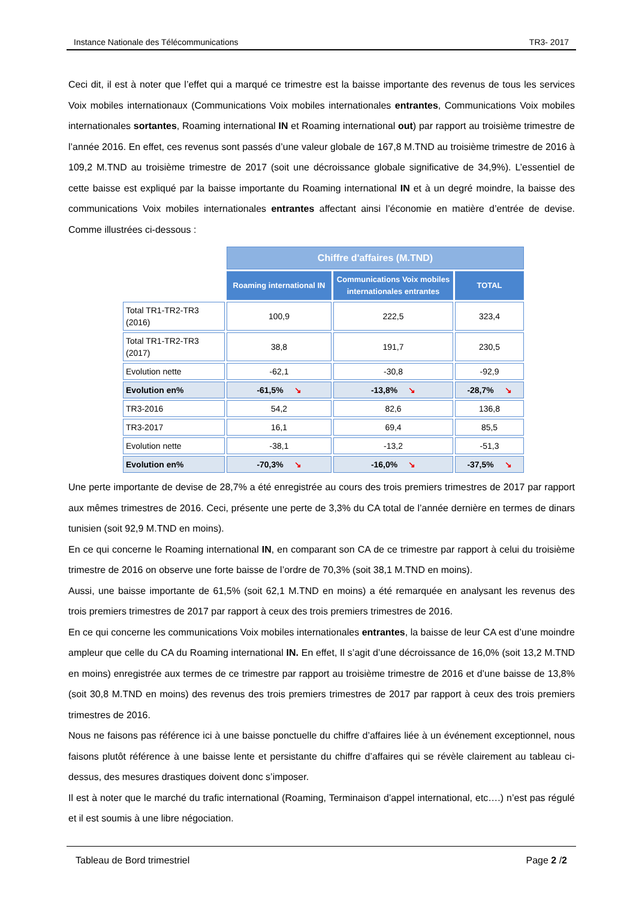Instance Nationale des Télécommunications TR3- 2017
Ceci dit, il est à noter que l’effet qui a marqué ce trimestre est la baisse importante des revenus de tous les services Voix mobiles internationaux (Communications Voix mobiles internationales entrantes, Communications Voix mobiles internationales sortantes, Roaming international IN et Roaming international out) par rapport au troisième trimestre de l’année 2016. En effet, ces revenus sont passés d’une valeur globale de 167,8 M.TND au troisième trimestre de 2016 à 109,2 M.TND au troisième trimestre de 2017 (soit une décroissance globale significative de 34,9%). L’essentiel de cette baisse est expliqué par la baisse importante du Roaming international IN et à un degré moindre, la baisse des communications Voix mobiles internationales entrantes affectant ainsi l’économie en matière d’entrée de devise. Comme illustrées ci-dessous :
| | Chiffre d'affaires (M.TND) | | |
| | Roaming international IN | Communications Voix mobiles internationales entrantes | TOTAL |
| Total TR1-TR2-TR3 (2016) | 100,9 | 222,5 | 323,4 |
| Total TR1-TR2-TR3 (2017) | 38,8 | 191,7 | 230,5 |
| Evolution nette | -62,1 | -30,8 | -92,9 |
| Evolution en% | -61,5% ↘ | -13,8% ↘ | -28,7% ↘ |
| TR3-2016 | 54,2 | 82,6 | 136,8 |
| TR3-2017 | 16,1 | 69,4 | 85,5 |
| Evolution nette | -38,1 | -13,2 | -51,3 |
| Evolution en% | -70,3% ↘ | -16,0% ↘ | -37,5% ↘ |
Une perte importante de devise de 28,7% a été enregistrée au cours des trois premiers trimestres de 2017 par rapport aux mêmes trimestres de 2016. Ceci, présente une perte de 3,3% du CA total de l’année dernière en termes de dinars tunisien (soit 92,9 M.TND en moins).
En ce qui concerne le Roaming international IN, en comparant son CA de ce trimestre par rapport à celui du troisième trimestre de 2016 on observe une forte baisse de l’ordre de 70,3% (soit 38,1 M.TND en moins).
Aussi, une baisse importante de 61,5% (soit 62,1 M.TND en moins) a été remarquée en analysant les revenus des trois premiers trimestres de 2017 par rapport à ceux des trois premiers trimestres de 2016.
En ce qui concerne les communications Voix mobiles internationales entrantes, la baisse de leur CA est d’une moindre ampleur que celle du CA du Roaming international IN. En effet, Il s’agit d’une décroissance de 16,0% (soit 13,2 M.TND en moins) enregistrée aux termes de ce trimestre par rapport au troisième trimestre de 2016 et d’une baisse de 13,8% (soit 30,8 M.TND en moins) des revenus des trois premiers trimestres de 2017 par rapport à ceux des trois premiers trimestres de 2016.
Nous ne faisons pas référence ici à une baisse ponctuelle du chiffre d’affaires liée à un événement exceptionnel, nous faisons plutôt référence à une baisse lente et persistante du chiffre d’affaires qui se révèle clairement au tableau ci-dessus, des mesures drastiques doivent donc s’imposer.
Il est à noter que le marché du trafic international (Roaming, Terminaison d’appel international, etc….) n’est pas régulé et il est soumis à une libre négociation.
Tableau de Bord trimestriel Page 2 /2